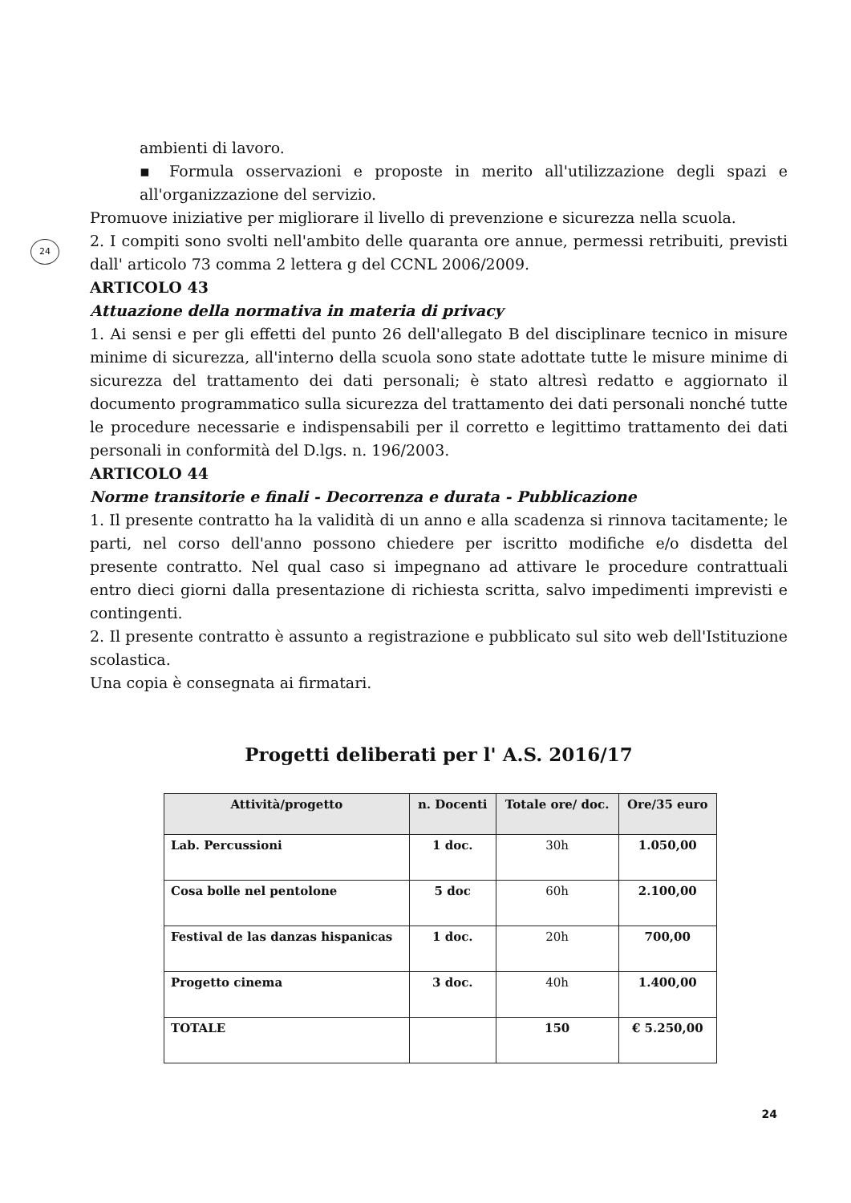24
ambienti di lavoro.
▪ Formula osservazioni e proposte in merito all'utilizzazione degli spazi e all'organizzazione del servizio.
Promuove iniziative per migliorare il livello di prevenzione e sicurezza nella scuola.
2. I compiti sono svolti nell'ambito delle quaranta ore annue, permessi retribuiti, previsti dall' articolo 73 comma 2 lettera g del CCNL 2006/2009.
ARTICOLO 43
Attuazione della normativa in materia di privacy
1. Ai sensi e per gli effetti del punto 26 dell'allegato B del disciplinare tecnico in misure minime di sicurezza, all'interno della scuola sono state adottate tutte le misure minime di sicurezza del trattamento dei dati personali; è stato altresì redatto e aggiornato il documento programmatico sulla sicurezza del trattamento dei dati personali nonché tutte le procedure necessarie e indispensabili per il corretto e legittimo trattamento dei dati personali in conformità del D.lgs. n. 196/2003.
ARTICOLO 44
Norme transitorie e finali - Decorrenza e durata - Pubblicazione
1. Il presente contratto ha la validità di un anno e alla scadenza si rinnova tacitamente; le parti, nel corso dell'anno possono chiedere per iscritto modifiche e/o disdetta del presente contratto. Nel qual caso si impegnano ad attivare le procedure contrattuali entro dieci giorni dalla presentazione di richiesta scritta, salvo impedimenti imprevisti e contingenti.
2. Il presente contratto è assunto a registrazione e pubblicato sul sito web dell'Istituzione scolastica.
Una copia è consegnata ai firmatari.
Progetti deliberati per l' A.S. 2016/17
| Attività/progetto | n. Docenti | Totale ore/ doc. | Ore/35 euro |
| --- | --- | --- | --- |
| Lab. Percussioni | 1 doc. | 30h | 1.050,00 |
| Cosa bolle nel pentolone | 5 doc | 60h | 2.100,00 |
| Festival de las danzas hispanicas | 1 doc. | 20h | 700,00 |
| Progetto cinema | 3 doc. | 40h | 1.400,00 |
| TOTALE | | 150 | € 5.250,00 |
24